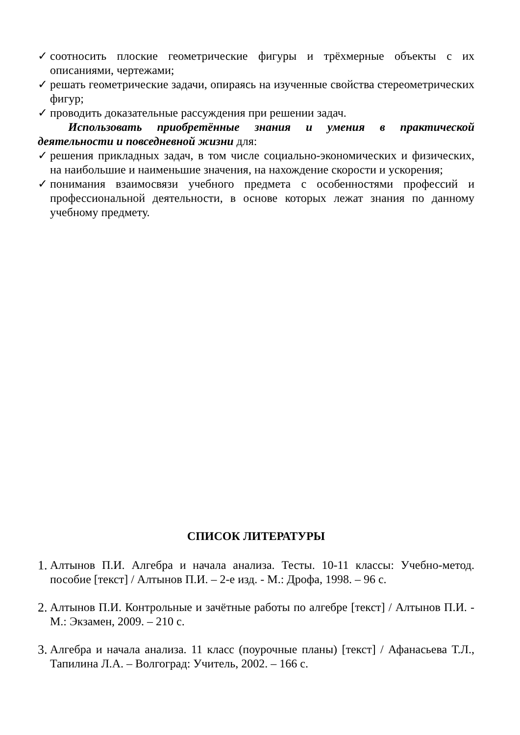✓ соотносить плоские геометрические фигуры и трёхмерные объекты с их описаниями, чертежами;
✓ решать геометрические задачи, опираясь на изученные свойства стереометрических фигур;
✓ проводить доказательные рассуждения при решении задач.
Использовать приобретённые знания и умения в практической деятельности и повседневной жизни для:
✓ решения прикладных задач, в том числе социально-экономических и физических, на наибольшие и наименьшие значения, на нахождение скорости и ускорения;
✓ понимания взаимосвязи учебного предмета с особенностями профессий и профессиональной деятельности, в основе которых лежат знания по данному учебному предмету.
СПИСОК ЛИТЕРАТУРЫ
1. Алтынов П.И. Алгебра и начала анализа. Тесты. 10-11 классы: Учебно-метод. пособие [текст] / Алтынов П.И. – 2-е изд. - М.: Дрофа, 1998. – 96 с.
2. Алтынов П.И. Контрольные и зачётные работы по алгебре [текст] / Алтынов П.И. - М.: Экзамен, 2009. – 210 с.
3. Алгебра и начала анализа. 11 класс (поурочные планы) [текст] / Афанасьева Т.Л., Тапилина Л.А. – Волгоград: Учитель, 2002. – 166 с.